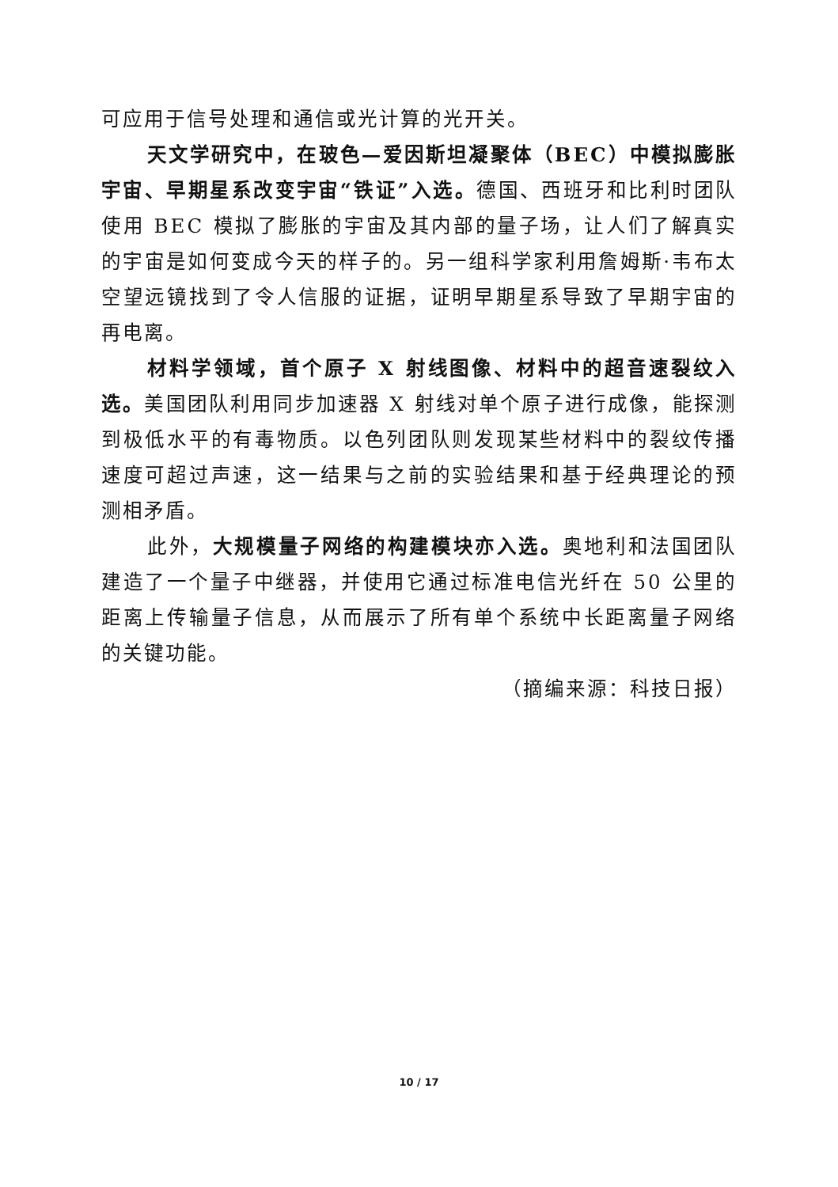可应用于信号处理和通信或光计算的光开关。
天文学研究中，在玻色—爱因斯坦凝聚体（BEC）中模拟膨胀宇宙、早期星系改变宇宙“铁证”入选。德国、西班牙和比利时团队使用 BEC 模拟了膨胀的宇宙及其内部的量子场，让人们了解真实的宇宙是如何变成今天的样子的。另一组科学家利用詹姆斯·韦布太空望远镜找到了令人信服的证据，证明早期星系导致了早期宇宙的再电离。
材料学领域，首个原子 X 射线图像、材料中的超音速裂纹入选。美国团队利用同步加速器 X 射线对单个原子进行成像，能探测到极低水平的有毒物质。以色列团队则发现某些材料中的裂纹传播速度可超过声速，这一结果与之前的实验结果和基于经典理论的预测相矛盾。
此外，大规模量子网络的构建模块亦入选。奥地利和法国团队建造了一个量子中继器，并使用它通过标准电信光纤在 50 公里的距离上传输量子信息，从而展示了所有单个系统中长距离量子网络的关键功能。
（摘编来源：科技日报）
10 / 17